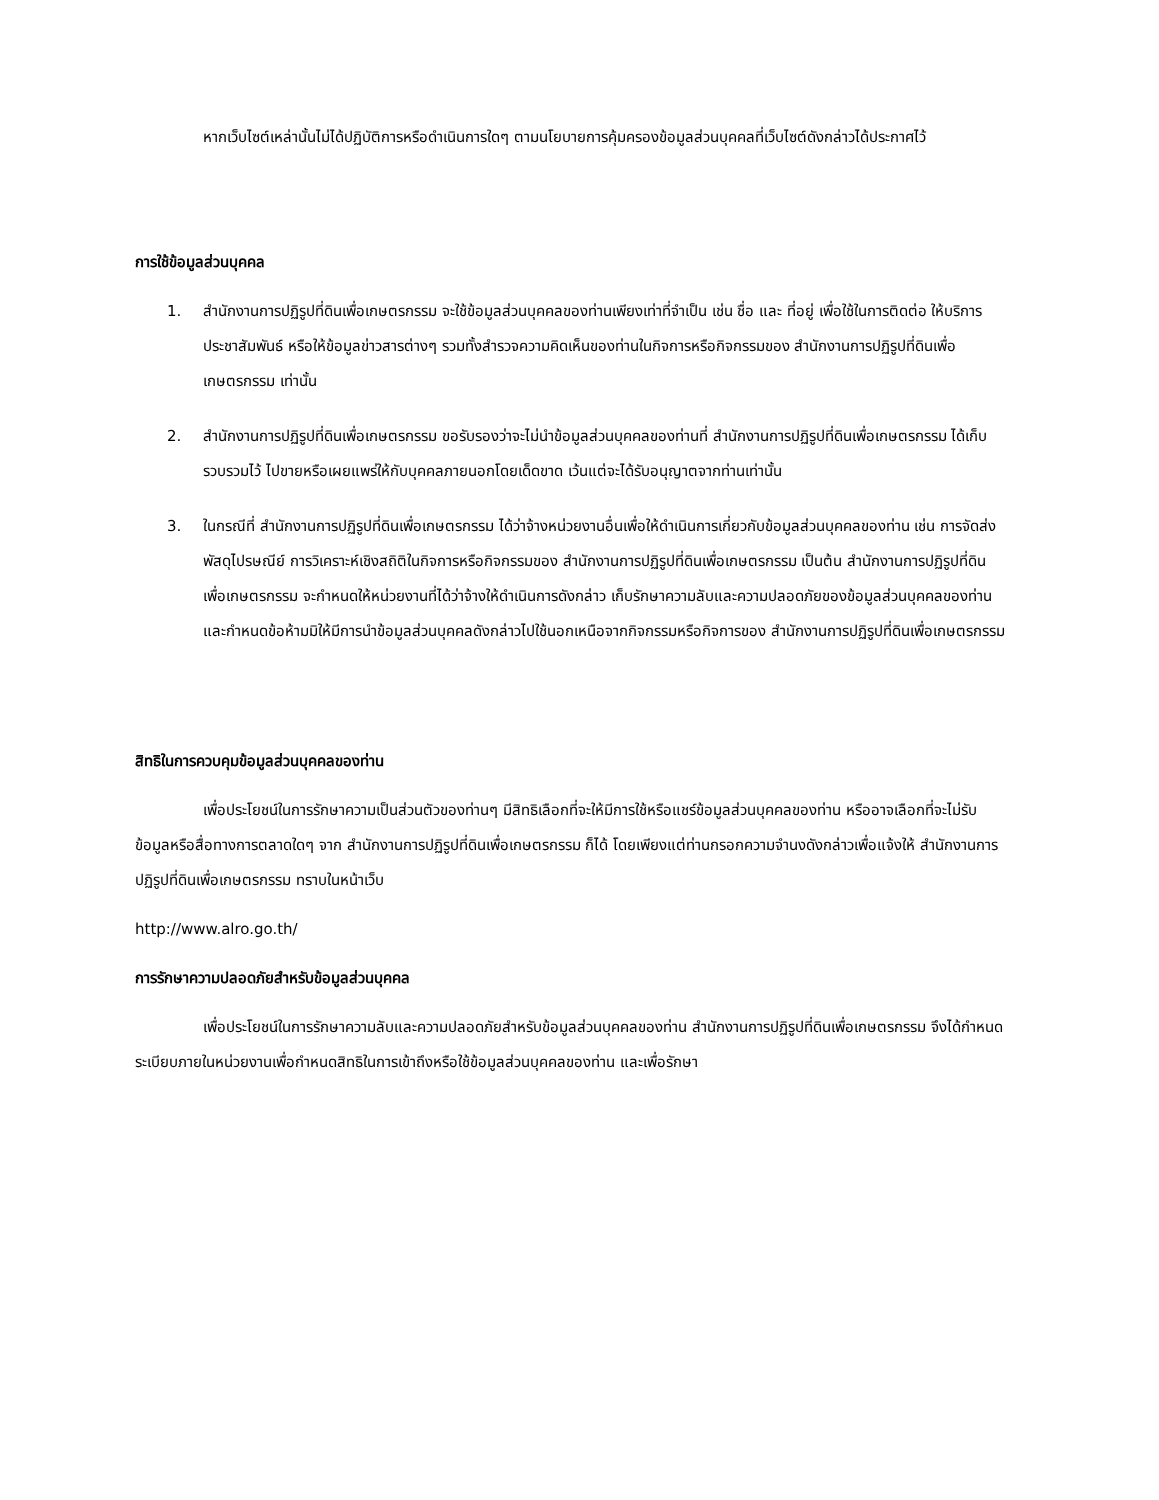หากเว็บไซต์เหล่านั้นไม่ได้ปฏิบัติการหรือดำเนินการใดๆ ตามนโยบายการคุ้มครองข้อมูลส่วนบุคคลที่เว็บไซต์ดังกล่าวได้ประกาศไว้
การใช้ข้อมูลส่วนบุคคล
1. สำนักงานการปฏิรูปที่ดินเพื่อเกษตรกรรม จะใช้ข้อมูลส่วนบุคคลของท่านเพียงเท่าที่จำเป็น เช่น ชื่อ และ ที่อยู่ เพื่อใช้ในการติดต่อ ให้บริการ ประชาสัมพันธ์ หรือให้ข้อมูลข่าวสารต่างๆ รวมทั้งสำรวจความคิดเห็นของท่านในกิจการหรือกิจกรรมของ สำนักงานการปฏิรูปที่ดินเพื่อเกษตรกรรม เท่านั้น
2. สำนักงานการปฏิรูปที่ดินเพื่อเกษตรกรรม ขอรับรองว่าจะไม่นำข้อมูลส่วนบุคคลของท่านที่ สำนักงานการปฏิรูปที่ดินเพื่อเกษตรกรรม ได้เก็บรวบรวมไว้ ไปขายหรือเผยแพร่ให้กับบุคคลภายนอกโดยเด็ดขาด เว้นแต่จะได้รับอนุญาตจากท่านเท่านั้น
3. ในกรณีที่ สำนักงานการปฏิรูปที่ดินเพื่อเกษตรกรรม ได้ว่าจ้างหน่วยงานอื่นเพื่อให้ดำเนินการเกี่ยวกับข้อมูลส่วนบุคคลของท่าน เช่น การจัดส่งพัสดุไปรษณีย์ การวิเคราะห์เชิงสถิติในกิจการหรือกิจกรรมของ สำนักงานการปฏิรูปที่ดินเพื่อเกษตรกรรม เป็นต้น สำนักงานการปฏิรูปที่ดินเพื่อเกษตรกรรม จะกำหนดให้หน่วยงานที่ได้ว่าจ้างให้ดำเนินการดังกล่าว เก็บรักษาความลับและความปลอดภัยของข้อมูลส่วนบุคคลของท่าน และกำหนดข้อห้ามมิให้มีการนำข้อมูลส่วนบุคคลดังกล่าวไปใช้นอกเหนือจากกิจกรรมหรือกิจการของ สำนักงานการปฏิรูปที่ดินเพื่อเกษตรกรรม
สิทธิในการควบคุมข้อมูลส่วนบุคคลของท่าน
เพื่อประโยชน์ในการรักษาความเป็นส่วนตัวของท่านๆ มีสิทธิเลือกที่จะให้มีการใช้หรือแชร์ข้อมูลส่วนบุคคลของท่าน หรืออาจเลือกที่จะไม่รับข้อมูลหรือสื่อทางการตลาดใดๆ จาก สำนักงานการปฏิรูปที่ดินเพื่อเกษตรกรรม ก็ได้ โดยเพียงแต่ท่านกรอกความจำนงดังกล่าวเพื่อแจ้งให้ สำนักงานการปฏิรูปที่ดินเพื่อเกษตรกรรม ทราบในหน้าเว็บ
http://www.alro.go.th/
การรักษาความปลอดภัยสำหรับข้อมูลส่วนบุคคล
เพื่อประโยชน์ในการรักษาความลับและความปลอดภัยสำหรับข้อมูลส่วนบุคคลของท่าน สำนักงานการปฏิรูปที่ดินเพื่อเกษตรกรรม จึงได้กำหนดระเบียบภายในหน่วยงานเพื่อกำหนดสิทธิในการเข้าถึงหรือใช้ข้อมูลส่วนบุคคลของท่าน และเพื่อรักษา